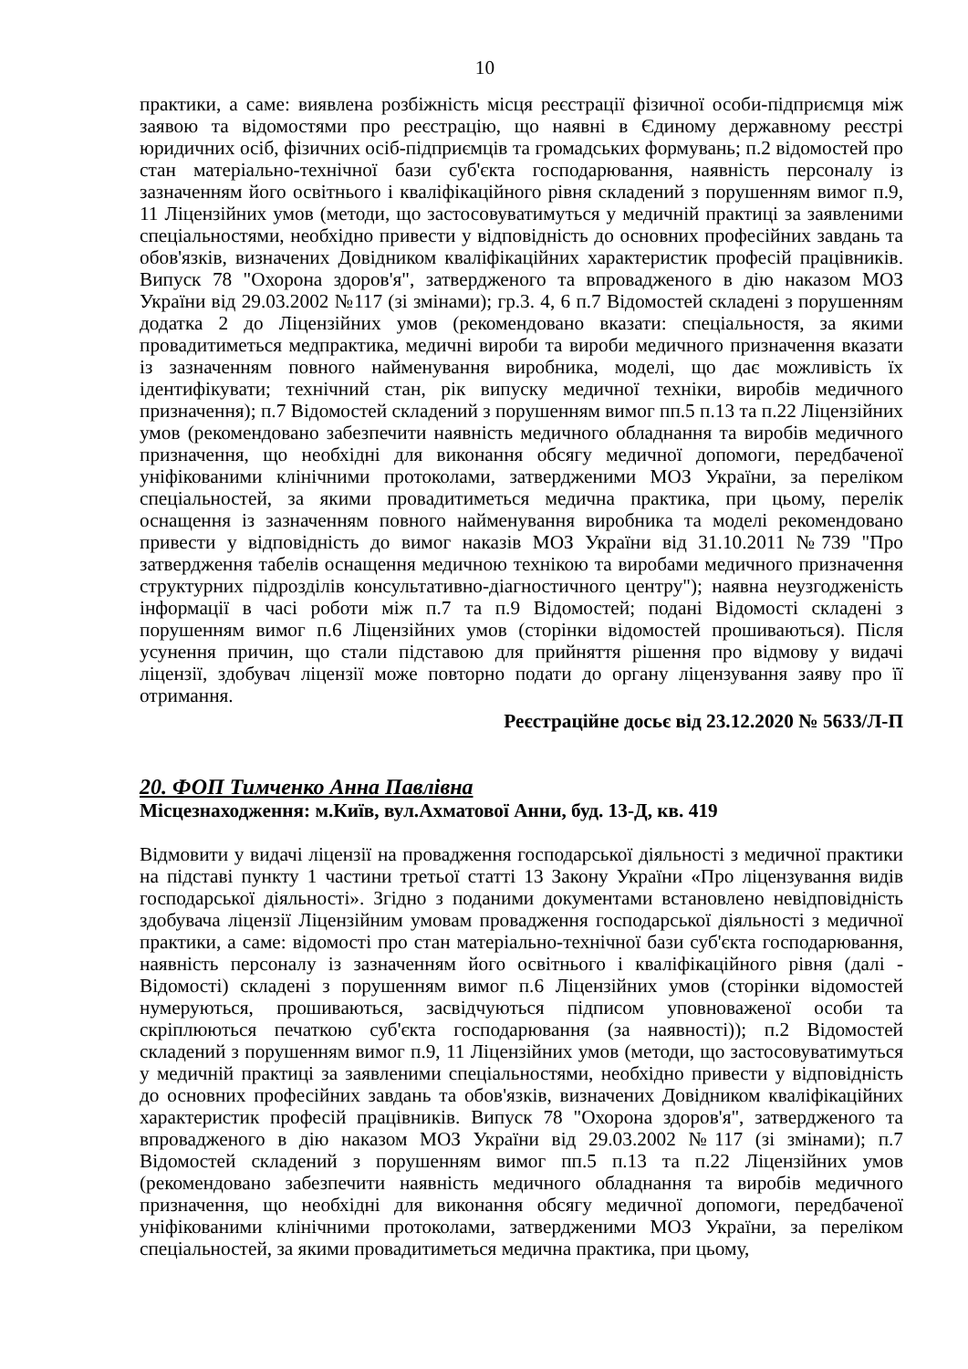10
практики, а саме: виявлена розбіжність місця реєстрації фізичної особи-підприємця між заявою та відомостями про реєстрацію, що наявні в Єдиному державному реєстрі юридичних осіб, фізичних осіб-підприємців та громадських формувань; п.2 відомостей про стан матеріально-технічної бази суб'єкта господарювання, наявність персоналу із зазначенням його освітнього і кваліфікаційного рівня складений з порушенням вимог п.9, 11 Ліцензійних умов (методи, що застосовуватимуться у медичній практиці за заявленими спеціальностями, необхідно привести у відповідність до основних професійних завдань та обов'язків, визначених Довідником кваліфікаційних характеристик професій працівників. Випуск 78 "Охорона здоров'я", затвердженого та впровадженого в дію наказом МОЗ України від 29.03.2002 №117 (зі змінами); гр.3. 4, 6 п.7 Відомостей складені з порушенням додатка 2 до Ліцензійних умов (рекомендовано вказати: спеціальностя, за якими провадитиметься медпрактика, медичні вироби та вироби медичного призначення вказати із зазначенням повного найменування виробника, моделі, що дає можливість їх ідентифікувати; технічний стан, рік випуску медичної техніки, виробів медичного призначення); п.7 Відомостей складений з порушенням вимог пп.5 п.13 та п.22 Ліцензійних умов (рекомендовано забезпечити наявність медичного обладнання та виробів медичного призначення, що необхідні для виконання обсягу медичної допомоги, передбаченої уніфікованими клінічними протоколами, затвердженими МОЗ України, за переліком спеціальностей, за якими провадитиметься медична практика, при цьому, перелік оснащення із зазначенням повного найменування виробника та моделі рекомендовано привести у відповідність до вимог наказів МОЗ України від 31.10.2011 №739 "Про затвердження табелів оснащення медичною технікою та виробами медичного призначення структурних підрозділів консультативно-діагностичного центру"); наявна неузгодженість інформації в часі роботи між п.7 та п.9 Відомостей; подані Відомості складені з порушенням вимог п.6 Ліцензійних умов (сторінки відомостей прошиваються). Після усунення причин, що стали підставою для прийняття рішення про відмову у видачі ліцензії, здобувач ліцензії може повторно подати до органу ліцензування заяву про її отримання.
Реєстраційне досьє від 23.12.2020 № 5633/Л-П
20. ФОП Тимченко Анна Павлівна
Місцезнаходження: м.Київ, вул.Ахматової Анни, буд. 13-Д, кв. 419
Відмовити у видачі ліцензії на провадження господарської діяльності з медичної практики на підставі пункту 1 частини третьої статті 13 Закону України «Про ліцензування видів господарської діяльності». Згідно з поданими документами встановлено невідповідність здобувача ліцензії Ліцензійним умовам провадження господарської діяльності з медичної практики, а саме: відомості про стан матеріально-технічної бази суб'єкта господарювання, наявність персоналу із зазначенням його освітнього і кваліфікаційного рівня (далі - Відомості) складені з порушенням вимог п.6 Ліцензійних умов (сторінки відомостей нумеруються, прошиваються, засвідчуються підписом уповноваженої особи та скріплюються печаткою суб'єкта господарювання (за наявності)); п.2 Відомостей складений з порушенням вимог п.9, 11 Ліцензійних умов (методи, що застосовуватимуться у медичній практиці за заявленими спеціальностями, необхідно привести у відповідність до основних професійних завдань та обов'язків, визначених Довідником кваліфікаційних характеристик професій працівників. Випуск 78 "Охорона здоров'я", затвердженого та впровадженого в дію наказом МОЗ України від 29.03.2002 №117 (зі змінами); п.7 Відомостей складений з порушенням вимог пп.5 п.13 та п.22 Ліцензійних умов (рекомендовано забезпечити наявність медичного обладнання та виробів медичного призначення, що необхідні для виконання обсягу медичної допомоги, передбаченої уніфікованими клінічними протоколами, затвердженими МОЗ України, за переліком спеціальностей, за якими провадитиметься медична практика, при цьому,